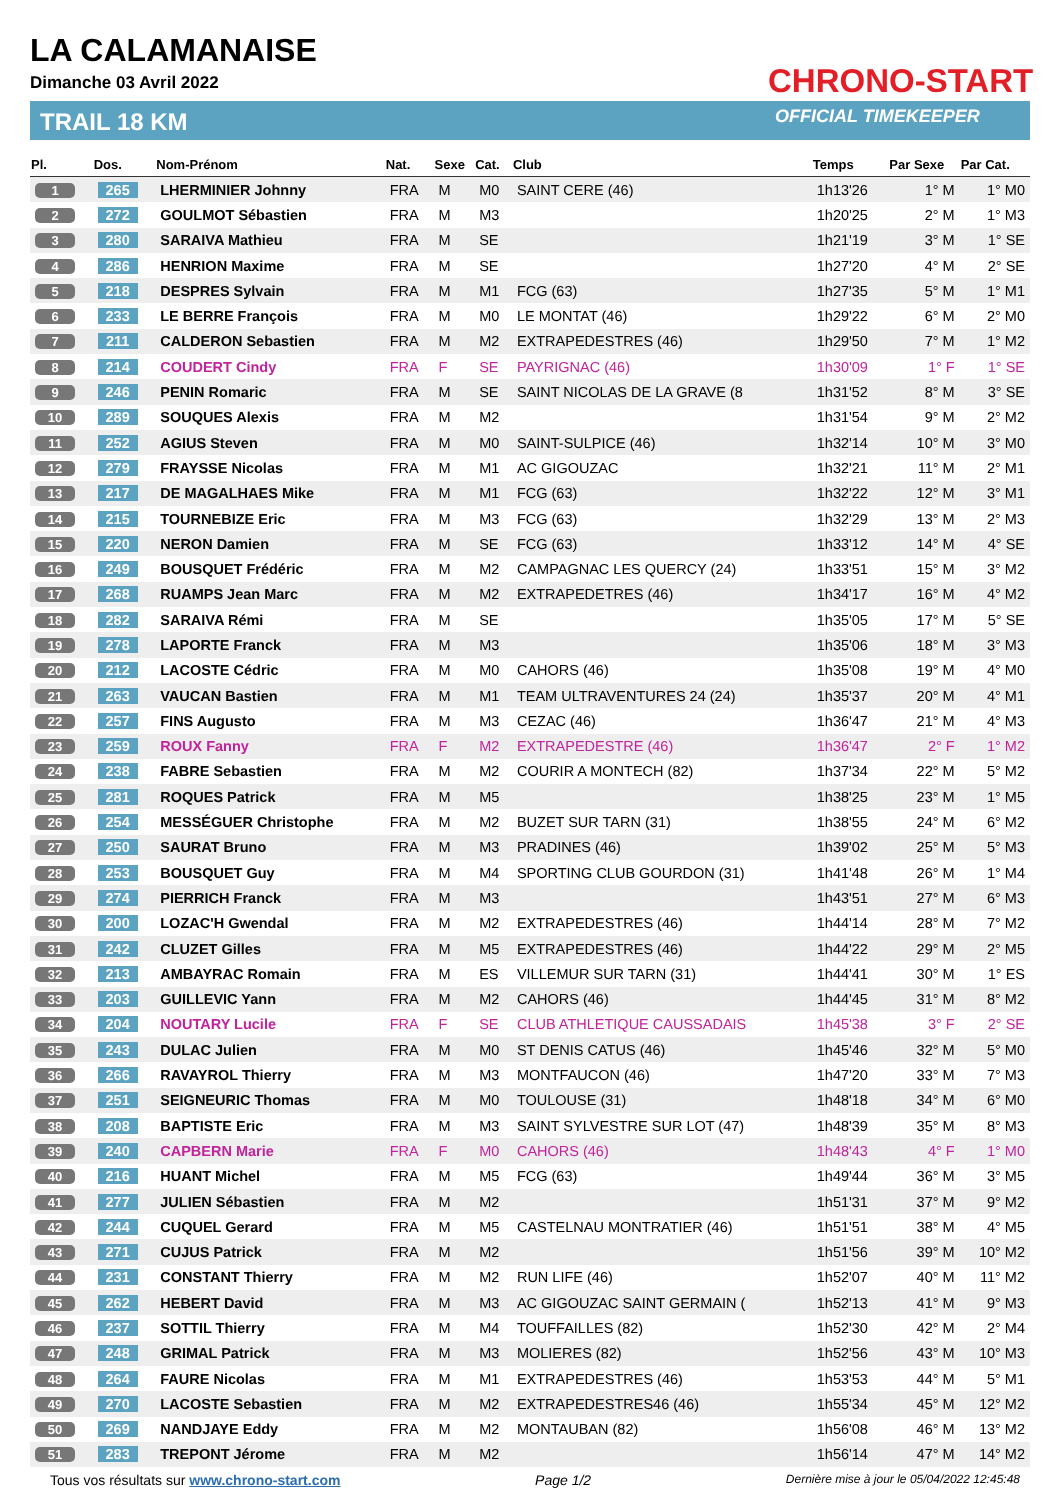LA CALAMANAISE
Dimanche 03 Avril 2022
TRAIL 18 KM
CHRONO-START
OFFICIAL TIMEKEEPER
| Pl. | Dos. | Nom-Prénom | Nat. | Sexe | Cat. | Club | Temps | Par Sexe | Par Cat. |
| --- | --- | --- | --- | --- | --- | --- | --- | --- | --- |
| 1 | 265 | LHERMINIER Johnny | FRA | M | M0 | SAINT CERE (46) | 1h13'26 | 1° M | 1° M0 |
| 2 | 272 | GOULMOT Sébastien | FRA | M | M3 | | 1h20'25 | 2° M | 1° M3 |
| 3 | 280 | SARAIVA Mathieu | FRA | M | SE | | 1h21'19 | 3° M | 1° SE |
| 4 | 286 | HENRION Maxime | FRA | M | SE | | 1h27'20 | 4° M | 2° SE |
| 5 | 218 | DESPRES Sylvain | FRA | M | M1 | FCG (63) | 1h27'35 | 5° M | 1° M1 |
| 6 | 233 | LE BERRE François | FRA | M | M0 | LE MONTAT (46) | 1h29'22 | 6° M | 2° M0 |
| 7 | 211 | CALDERON Sebastien | FRA | M | M2 | EXTRAPEDESTRES (46) | 1h29'50 | 7° M | 1° M2 |
| 8 | 214 | COUDERT Cindy | FRA | F | SE | PAYRIGNAC (46) | 1h30'09 | 1° F | 1° SE |
| 9 | 246 | PENIN Romaric | FRA | M | SE | SAINT NICOLAS DE LA GRAVE (8 | 1h31'52 | 8° M | 3° SE |
| 10 | 289 | SOUQUES Alexis | FRA | M | M2 | | 1h31'54 | 9° M | 2° M2 |
| 11 | 252 | AGIUS Steven | FRA | M | M0 | SAINT-SULPICE (46) | 1h32'14 | 10° M | 3° M0 |
| 12 | 279 | FRAYSSE Nicolas | FRA | M | M1 | AC GIGOUZAC | 1h32'21 | 11° M | 2° M1 |
| 13 | 217 | DE MAGALHAES Mike | FRA | M | M1 | FCG (63) | 1h32'22 | 12° M | 3° M1 |
| 14 | 215 | TOURNEBIZE Eric | FRA | M | M3 | FCG (63) | 1h32'29 | 13° M | 2° M3 |
| 15 | 220 | NERON Damien | FRA | M | SE | FCG (63) | 1h33'12 | 14° M | 4° SE |
| 16 | 249 | BOUSQUET Frédéric | FRA | M | M2 | CAMPAGNAC LES QUERCY (24) | 1h33'51 | 15° M | 3° M2 |
| 17 | 268 | RUAMPS Jean Marc | FRA | M | M2 | EXTRAPEDETRES (46) | 1h34'17 | 16° M | 4° M2 |
| 18 | 282 | SARAIVA Rémi | FRA | M | SE | | 1h35'05 | 17° M | 5° SE |
| 19 | 278 | LAPORTE Franck | FRA | M | M3 | | 1h35'06 | 18° M | 3° M3 |
| 20 | 212 | LACOSTE Cédric | FRA | M | M0 | CAHORS (46) | 1h35'08 | 19° M | 4° M0 |
| 21 | 263 | VAUCAN Bastien | FRA | M | M1 | TEAM ULTRAVENTURES 24 (24) | 1h35'37 | 20° M | 4° M1 |
| 22 | 257 | FINS Augusto | FRA | M | M3 | CEZAC (46) | 1h36'47 | 21° M | 4° M3 |
| 23 | 259 | ROUX Fanny | FRA | F | M2 | EXTRAPEDESTRE (46) | 1h36'47 | 2° F | 1° M2 |
| 24 | 238 | FABRE Sebastien | FRA | M | M2 | COURIR A MONTECH (82) | 1h37'34 | 22° M | 5° M2 |
| 25 | 281 | ROQUES Patrick | FRA | M | M5 | | 1h38'25 | 23° M | 1° M5 |
| 26 | 254 | MESSÉGUER Christophe | FRA | M | M2 | BUZET SUR TARN (31) | 1h38'55 | 24° M | 6° M2 |
| 27 | 250 | SAURAT Bruno | FRA | M | M3 | PRADINES (46) | 1h39'02 | 25° M | 5° M3 |
| 28 | 253 | BOUSQUET Guy | FRA | M | M4 | SPORTING CLUB GOURDON (31) | 1h41'48 | 26° M | 1° M4 |
| 29 | 274 | PIERRICH Franck | FRA | M | M3 | | 1h43'51 | 27° M | 6° M3 |
| 30 | 200 | LOZAC'H Gwendal | FRA | M | M2 | EXTRAPEDESTRES (46) | 1h44'14 | 28° M | 7° M2 |
| 31 | 242 | CLUZET Gilles | FRA | M | M5 | EXTRAPEDESTRES (46) | 1h44'22 | 29° M | 2° M5 |
| 32 | 213 | AMBAYRAC Romain | FRA | M | ES | VILLEMUR SUR TARN (31) | 1h44'41 | 30° M | 1° ES |
| 33 | 203 | GUILLEVIC Yann | FRA | M | M2 | CAHORS (46) | 1h44'45 | 31° M | 8° M2 |
| 34 | 204 | NOUTARY Lucile | FRA | F | SE | CLUB ATHLETIQUE CAUSSADAIS | 1h45'38 | 3° F | 2° SE |
| 35 | 243 | DULAC Julien | FRA | M | M0 | ST DENIS CATUS (46) | 1h45'46 | 32° M | 5° M0 |
| 36 | 266 | RAVAYROL Thierry | FRA | M | M3 | MONTFAUCON (46) | 1h47'20 | 33° M | 7° M3 |
| 37 | 251 | SEIGNEURIC Thomas | FRA | M | M0 | TOULOUSE (31) | 1h48'18 | 34° M | 6° M0 |
| 38 | 208 | BAPTISTE Eric | FRA | M | M3 | SAINT SYLVESTRE SUR LOT (47) | 1h48'39 | 35° M | 8° M3 |
| 39 | 240 | CAPBERN Marie | FRA | F | M0 | CAHORS (46) | 1h48'43 | 4° F | 1° M0 |
| 40 | 216 | HUANT Michel | FRA | M | M5 | FCG (63) | 1h49'44 | 36° M | 3° M5 |
| 41 | 277 | JULIEN Sébastien | FRA | M | M2 | | 1h51'31 | 37° M | 9° M2 |
| 42 | 244 | CUQUEL Gerard | FRA | M | M5 | CASTELNAU MONTRATIER (46) | 1h51'51 | 38° M | 4° M5 |
| 43 | 271 | CUJUS Patrick | FRA | M | M2 | | 1h51'56 | 39° M | 10° M2 |
| 44 | 231 | CONSTANT Thierry | FRA | M | M2 | RUN LIFE (46) | 1h52'07 | 40° M | 11° M2 |
| 45 | 262 | HEBERT David | FRA | M | M3 | AC GIGOUZAC SAINT GERMAIN ( | 1h52'13 | 41° M | 9° M3 |
| 46 | 237 | SOTTIL Thierry | FRA | M | M4 | TOUFFAILLES (82) | 1h52'30 | 42° M | 2° M4 |
| 47 | 248 | GRIMAL Patrick | FRA | M | M3 | MOLIERES (82) | 1h52'56 | 43° M | 10° M3 |
| 48 | 264 | FAURE Nicolas | FRA | M | M1 | EXTRAPEDESTRES (46) | 1h53'53 | 44° M | 5° M1 |
| 49 | 270 | LACOSTE Sebastien | FRA | M | M2 | EXTRAPEDESTRES46 (46) | 1h55'34 | 45° M | 12° M2 |
| 50 | 269 | NANDJAYE Eddy | FRA | M | M2 | MONTAUBAN (82) | 1h56'08 | 46° M | 13° M2 |
| 51 | 283 | TREPONT Jérome | FRA | M | M2 | | 1h56'14 | 47° M | 14° M2 |
Tous vos résultats sur www.chrono-start.com Page 1/2 Dernière mise à jour le 05/04/2022 12:45:48